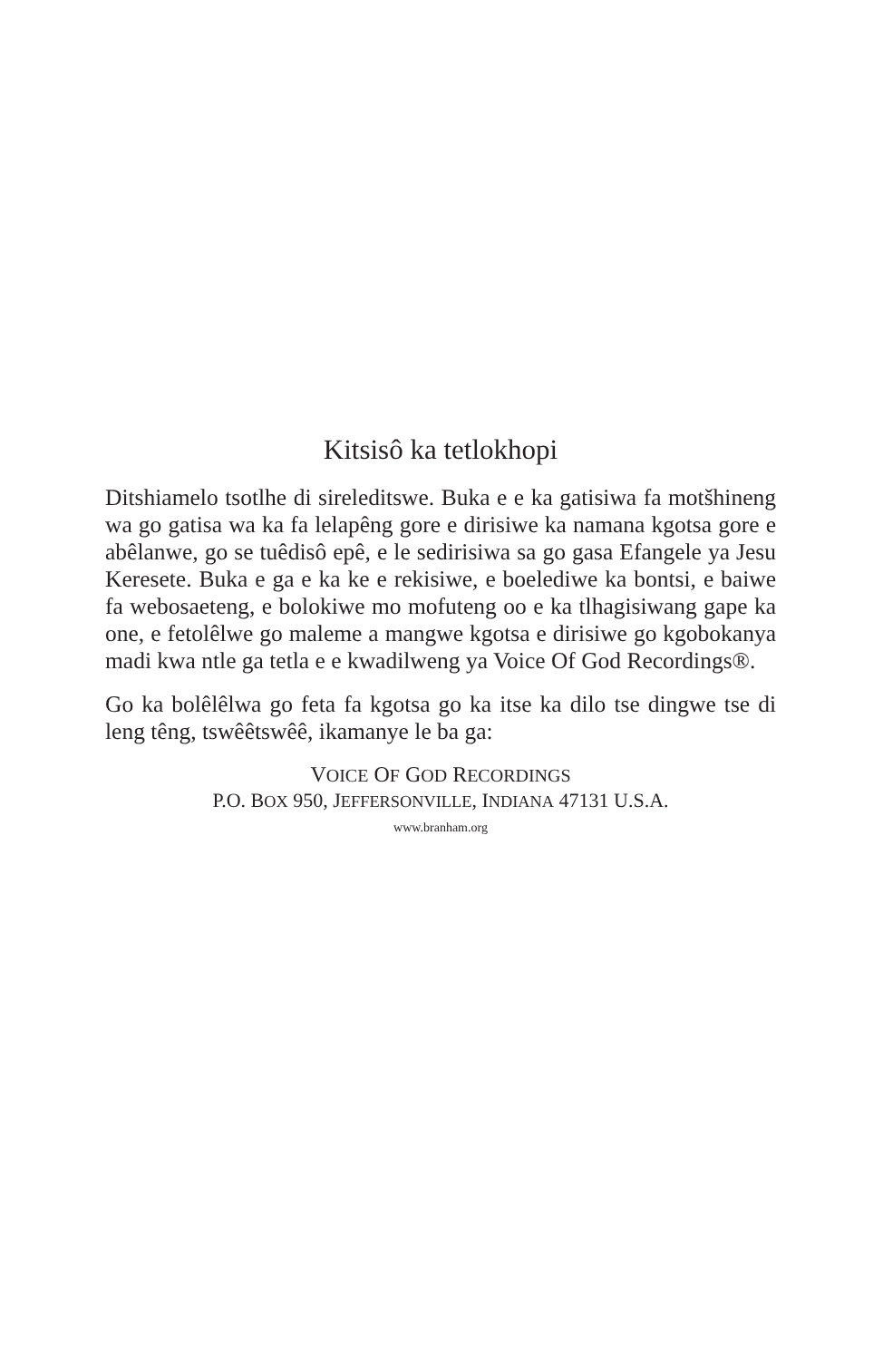Kitsisô ka tetlokhopi
Ditshiamelo tsotlhe di sireleditswe. Buka e e ka gatisiwa fa motšhineng wa go gatisa wa ka fa lelapêng gore e dirisiwe ka namana kgotsa gore e abêlanwe, go se tuêdisô epê, e le sedirisiwa sa go gasa Efangele ya Jesu Keresete. Buka e ga e ka ke e rekisiwe, e boelediwe ka bontsi, e baiwe fa webosaeteng, e bolokiwe mo mofuteng oo e ka tlhagisiwang gape ka one, e fetolêlwe go maleme a mangwe kgotsa e dirisiwe go kgobokanya madi kwa ntle ga tetla e e kwadilweng ya Voice Of God Recordings®.
Go ka bolêlêlwa go feta fa kgotsa go ka itse ka dilo tse dingwe tse di leng têng, tswêêtswêê, ikamanye le ba ga:
VOICE OF GOD RECORDINGS
P.O. BOX 950, JEFFERSONVILLE, INDIANA 47131 U.S.A.
www.branham.org